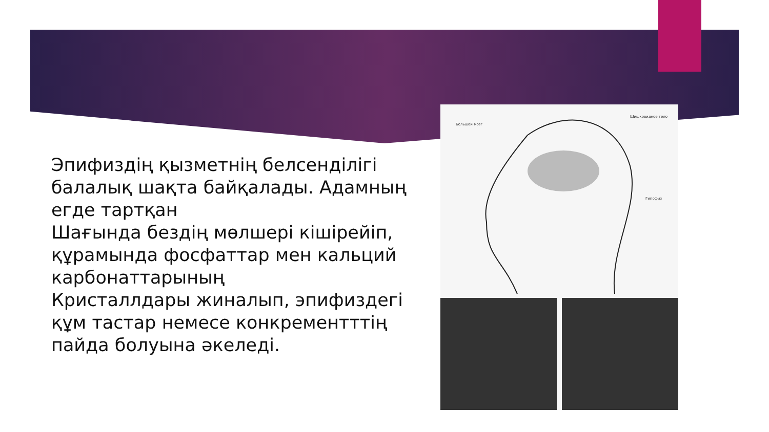Эпифиздің қызметнің белсенділігі балалық шақта байқалады. Адамның егде тартқан
Шағында бездің мөлшері кішірейіп, құрамында фосфаттар мен кальций карбонаттарының
Кристаллдары жиналып, эпифиздегі құм тастар немесе конкрементттің пайда болуына әкеледі.
Большой мозг
Шишковидное тело
Гипофиз